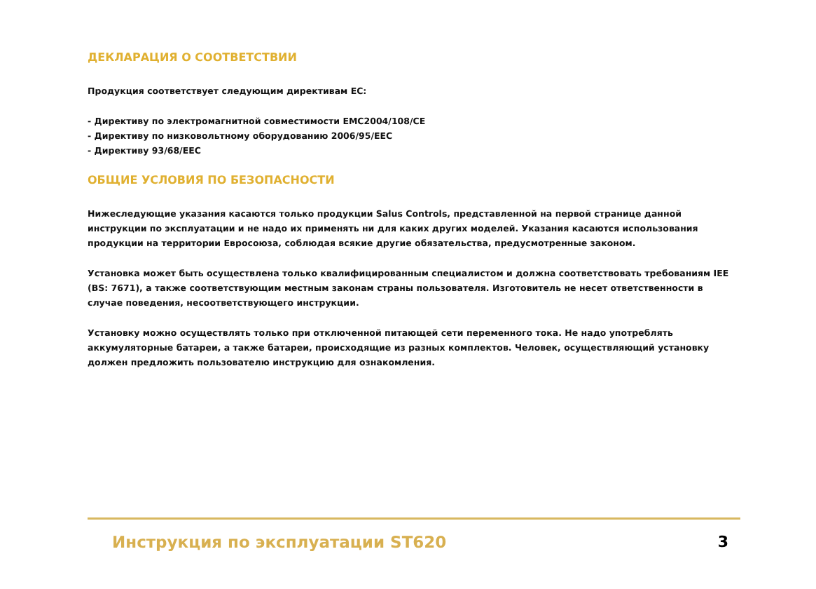ДЕКЛАРАЦИЯ О СООТВЕТСТВИИ
Продукция соответствует следующим директивам ЕС:
- Директиву по электромагнитной совместимости EMC2004/108/CE
- Директиву по низковольтному оборудованию 2006/95/EEC
- Директиву 93/68/EEC
ОБЩИЕ УСЛОВИЯ ПО БЕЗОПАСНОСТИ
Нижеследующие указания касаются только продукции Salus Controls, представленной на первой странице данной инструкции по эксплуатации и не надо их применять ни для каких других моделей. Указания касаются использования продукции на территории Евросоюза, соблюдая всякие другие обязательства, предусмотренные законом.
Установка может быть осуществлена только квалифицированным специалистом и должна соответствовать требованиям IEE (BS: 7671), а также соответствующим местным законам страны пользователя. Изготовитель не несет ответственности в случае поведения, несоответствующего инструкции.
Установку можно осуществлять только при отключенной питающей сети переменного тока. Не надо употреблять аккумуляторные батареи, а также батареи, происходящие из разных комплектов. Человек, осуществляющий установку должен предложить пользователю инструкцию для ознакомления.
Инструкция по эксплуатации ST620 3